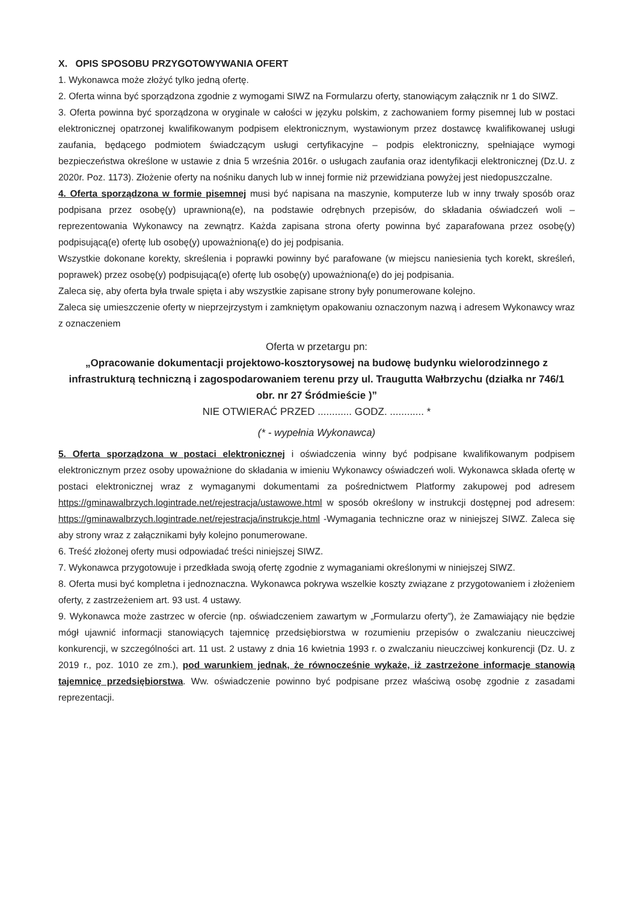X. OPIS SPOSOBU PRZYGOTOWYWANIA OFERT
1. Wykonawca może złożyć tylko jedną ofertę.
2. Oferta winna być sporządzona zgodnie z wymogami SIWZ na Formularzu oferty, stanowiącym załącznik nr 1 do SIWZ.
3. Oferta powinna być sporządzona w oryginale w całości w języku polskim, z zachowaniem formy pisemnej lub w postaci elektronicznej opatrzonej kwalifikowanym podpisem elektronicznym, wystawionym przez dostawcę kwalifikowanej usługi zaufania, będącego podmiotem świadczącym usługi certyfikacyjne – podpis elektroniczny, spełniające wymogi bezpieczeństwa określone w ustawie z dnia 5 września 2016r. o usługach zaufania oraz identyfikacji elektronicznej (Dz.U. z 2020r. Poz. 1173). Złożenie oferty na nośniku danych lub w innej formie niż przewidziana powyżej jest niedopuszczalne.
4. Oferta sporządzona w formie pisemnej musi być napisana na maszynie, komputerze lub w inny trwały sposób oraz podpisana przez osobę(y) uprawnioną(e), na podstawie odrębnych przepisów, do składania oświadczeń woli – reprezentowania Wykonawcy na zewnątrz. Każda zapisana strona oferty powinna być zaparafowana przez osobę(y) podpisującą(e) ofertę lub osobę(y) upoważnioną(e) do jej podpisania.
Wszystkie dokonane korekty, skreślenia i poprawki powinny być parafowane (w miejscu naniesienia tych korekt, skreśleń, poprawek) przez osobę(y) podpisującą(e) ofertę lub osobę(y) upoważnioną(e) do jej podpisania.
Zaleca się, aby oferta była trwale spięta i aby wszystkie zapisane strony były ponumerowane kolejno.
Zaleca się umieszczenie oferty w nieprzejrzystym i zamkniętym opakowaniu oznaczonym nazwą i adresem Wykonawcy wraz z oznaczeniem
Oferta w przetargu pn:
„Opracowanie dokumentacji projektowo-kosztorysowej na budowę budynku wielorodzinnego z infrastrukturą techniczną i zagospodarowaniem terenu przy ul. Traugutta Wałbrzychu (działka nr 746/1 obr. nr 27 Śródmieście )”
NIE OTWIERAĆ PRZED ............ GODZ. ............ *
(* - wypełnia Wykonawca)
5. Oferta sporządzona w postaci elektronicznej i oświadczenia winny być podpisane kwalifikowanym podpisem elektronicznym przez osoby upoważnione do składania w imieniu Wykonawcy oświadczeń woli. Wykonawca składa ofertę w postaci elektronicznej wraz z wymaganymi dokumentami za pośrednictwem Platformy zakupowej pod adresem https://gminawalbrzych.logintrade.net/rejestracja/ustawowe.html w sposób określony w instrukcji dostępnej pod adresem: https://gminawalbrzych.logintrade.net/rejestracja/instrukcje.html -Wymagania techniczne oraz w niniejszej SIWZ. Zaleca się aby strony wraz z załącznikami były kolejno ponumerowane.
6. Treść złożonej oferty musi odpowiadać treści niniejszej SIWZ.
7. Wykonawca przygotowuje i przedkłada swoją ofertę zgodnie z wymaganiami określonymi w niniejszej SIWZ.
8. Oferta musi być kompletna i jednoznaczna. Wykonawca pokrywa wszelkie koszty związane z przygotowaniem i złożeniem oferty, z zastrzeżeniem art. 93 ust. 4 ustawy.
9. Wykonawca może zastrzec w ofercie (np. oświadczeniem zawartym w „Formularzu oferty”), że Zamawiający nie będzie mógł ujawnić informacji stanowiących tajemnicę przedsiębiorstwa w rozumieniu przepisów o zwalczaniu nieuczciwej konkurencji, w szczególności art. 11 ust. 2 ustawy z dnia 16 kwietnia 1993 r. o zwalczaniu nieuczciwej konkurencji (Dz. U. z 2019 r., poz. 1010 ze zm.), pod warunkiem jednak, że równocześnie wykaże, iż zastrzeżone informacje stanowią tajemnicę przedsiębiorstwa. Ww. oświadczenie powinno być podpisane przez właściwą osobę zgodnie z zasadami reprezentacji.